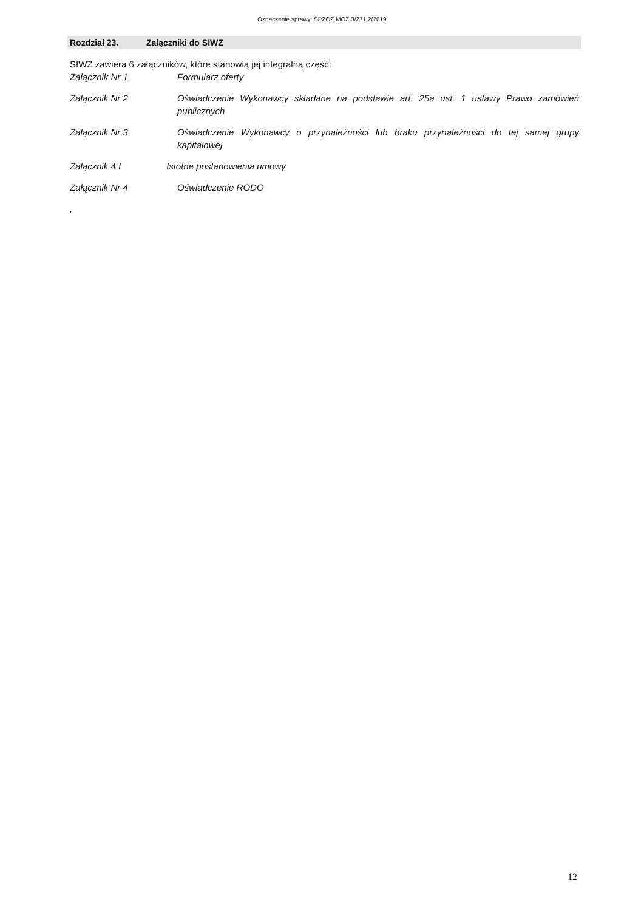Oznaczenie sprawy: SPZOZ MOZ 3/271.2/2019
Rozdział 23. Załączniki do SIWZ
SIWZ zawiera 6 załączników, które stanowią jej integralną część:
Załącznik Nr 1 Formularz oferty
Załącznik Nr 2 Oświadczenie Wykonawcy składane na podstawie art. 25a ust. 1 ustawy Prawo zamówień publicznych
Załącznik Nr 3 Oświadczenie Wykonawcy o przynależności lub braku przynależności do tej samej grupy kapitałowej
Załącznik 4 I Istotne postanowienia umowy
Załącznik Nr 4 Oświadczenie RODO
,
12